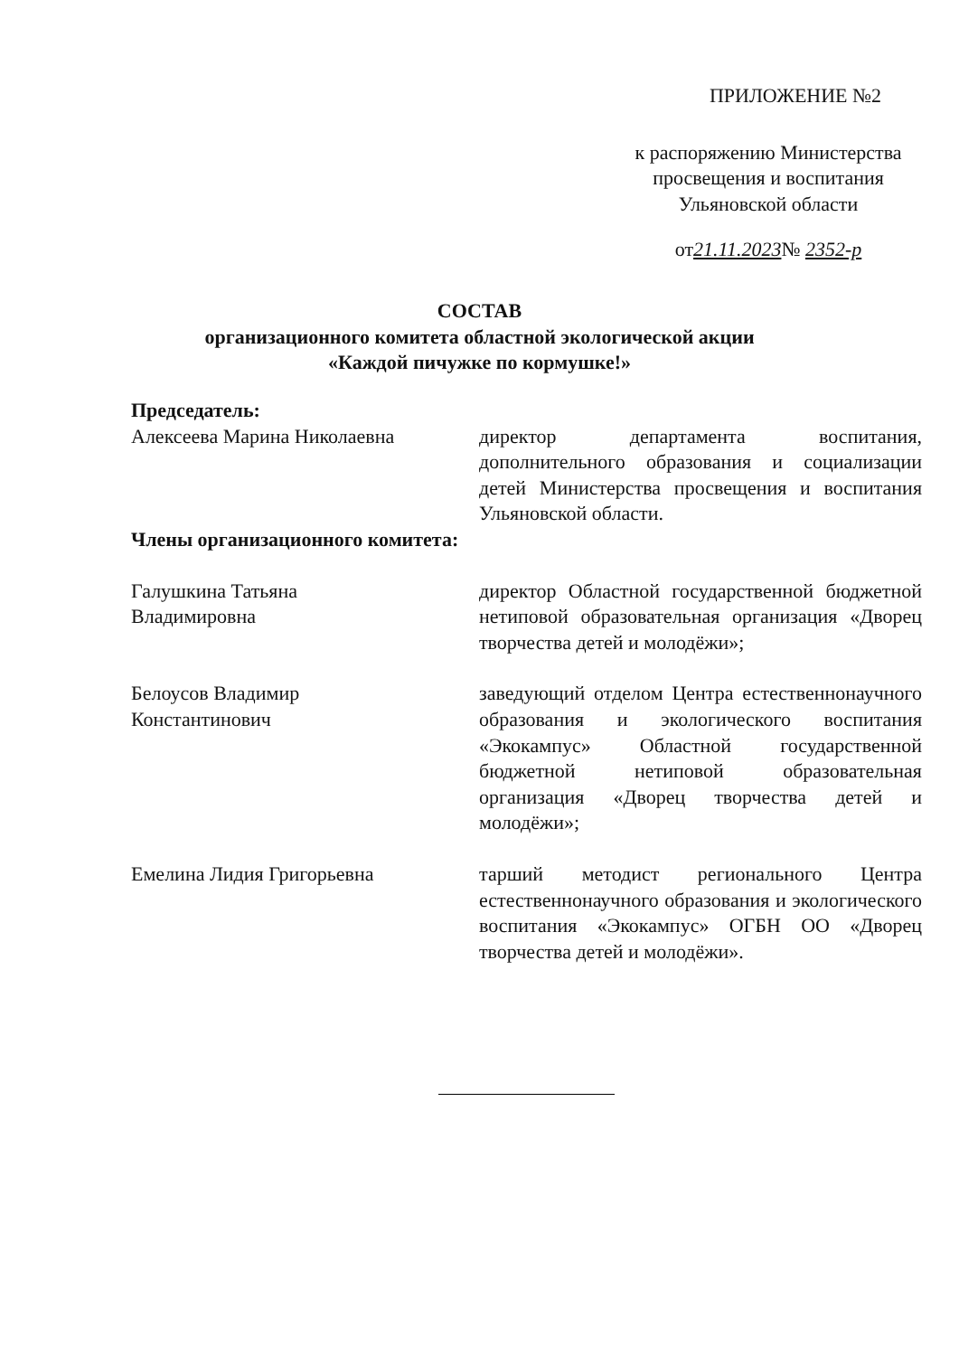ПРИЛОЖЕНИЕ №2
к распоряжению Министерства
просвещения и воспитания
Ульяновской области
от21.11.2023№ 2352-р
СОСТАВ
организационного комитета областной экологической акции
«Каждой пичужке по кормушке!»
Председатель:
Алексеева Марина Николаевна директор департамента воспитания, дополнительного образования и социализации детей Министерства просвещения и воспитания Ульяновской области.
Члены организационного комитета:
Галушкина Татьяна
Владимировна
директор Областной государственной бюджетной нетиповой образовательная организация «Дворец творчества детей и молодёжи»;
Белоусов Владимир
Константинович
заведующий отделом Центра естественнонаучного образования и экологического воспитания «Экокампус» Областной государственной бюджетной нетиповой образовательная организация «Дворец творчества детей и молодёжи»;
Емелина Лидия Григорьевна тарший методист регионального Центра естественнонаучного образования и экологического воспитания «Экокампус» ОГБН ОО «Дворец творчества детей и молодёжи».